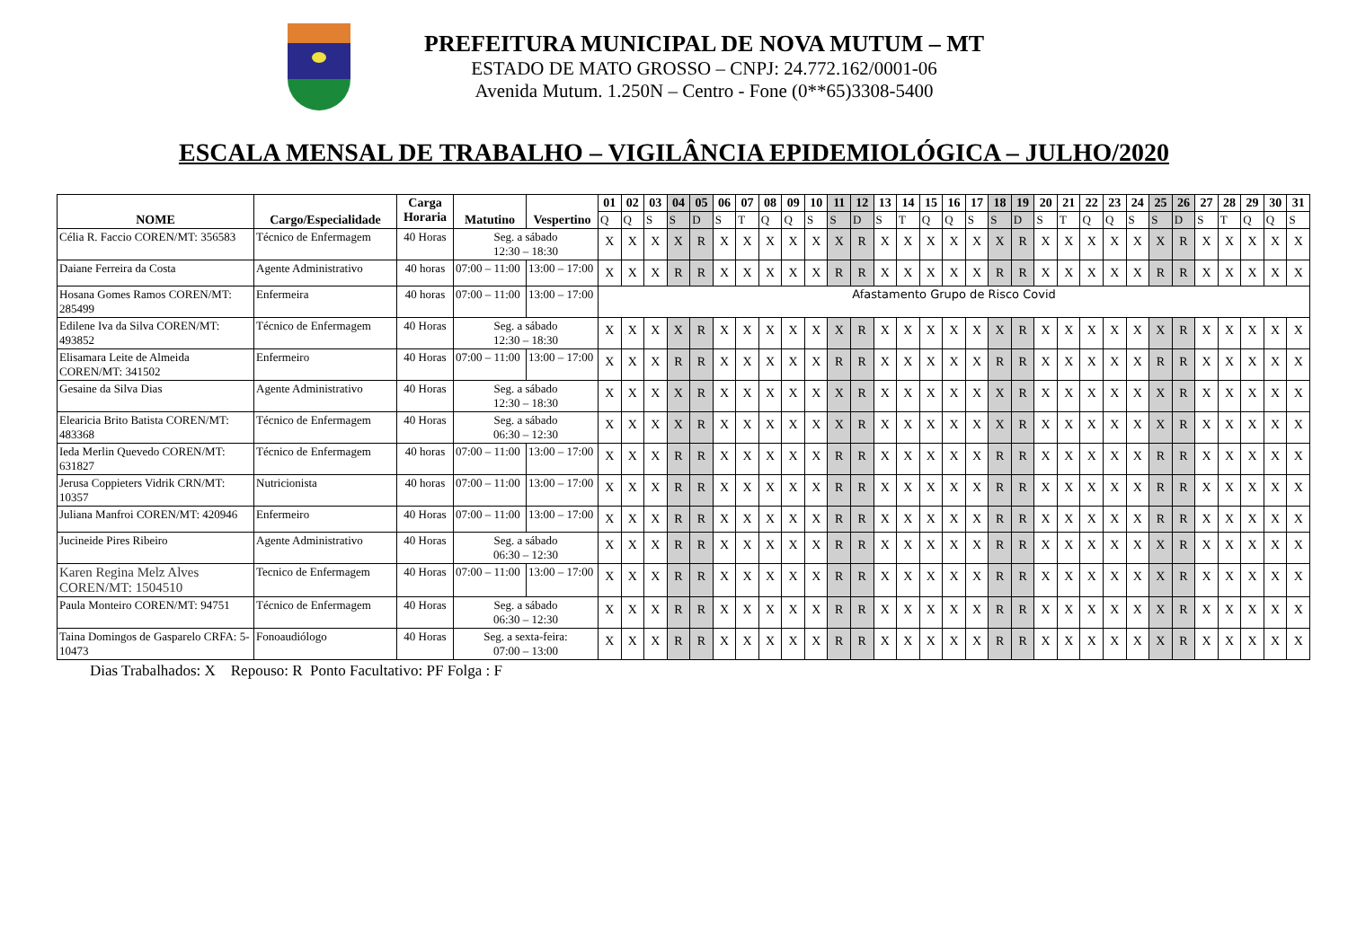PREFEITURA MUNICIPAL DE NOVA MUTUM – MT
ESTADO DE MATO GROSSO – CNPJ: 24.772.162/0001-06
Avenida Mutum. 1.250N – Centro - Fone (0**65)3308-5400
ESCALA MENSAL DE TRABALHO – VIGILÂNCIA EPIDEMIOLÓGICA – JULHO/2020
| NOME | Cargo/Especialidade | Carga Horaria | Matutino | Vespertino | 01 | 02 | 03 | 04 | 05 | 06 | 07 | 08 | 09 | 10 | 11 | 12 | 13 | 14 | 15 | 16 | 17 | 18 | 19 | 20 | 21 | 22 | 23 | 24 | 25 | 26 | 27 | 28 | 29 | 30 | 31 |
| --- | --- | --- | --- | --- | --- | --- | --- | --- | --- | --- | --- | --- | --- | --- | --- | --- | --- | --- | --- | --- | --- | --- | --- | --- | --- | --- | --- | --- | --- | --- | --- | --- | --- | --- | --- |
| | | | | | Q | Q | S | S | D | S | T | Q | Q | S | S | D | S | T | Q | Q | S | S | D | S | T | Q | Q | S | S | D | S | T | Q | Q | S |
| Célia R. Faccio COREN/MT: 356583 | Técnico de Enfermagem | 40 Horas | Seg. a sábado 12:30 – 18:30 | | X | X | X | X | R | X | X | X | X | X | X | R | X | X | X | X | X | X | R | X | X | X | X | X | X | R | X | X | X | X | X |
| Daiane Ferreira da Costa | Agente Administrativo | 40 horas | 07:00 – 11:00 | 13:00 – 17:00 | X | X | X | R | R | X | X | X | X | X | R | R | X | X | X | X | X | R | R | X | X | X | X | X | R | R | X | X | X | X | X |
| Hosana Gomes Ramos COREN/MT: 285499 | Enfermeira | 40 horas | 07:00 – 11:00 | 13:00 – 17:00 | Afastamento Grupo de Risco Covid | | | | | | | | | | | | | | | | | | | | | | | | | | | | | | |
| Edilene Iva da Silva COREN/MT: 493852 | Técnico de Enfermagem | 40 Horas | Seg. a sábado 12:30 – 18:30 | | X | X | X | X | R | X | X | X | X | X | X | R | X | X | X | X | X | X | R | X | X | X | X | X | X | R | X | X | X | X | X |
| Elisamara Leite de Almeida COREN/MT: 341502 | Enfermeiro | 40 Horas | 07:00 – 11:00 | 13:00 – 17:00 | X | X | X | R | R | X | X | X | X | X | R | R | X | X | X | X | X | R | R | X | X | X | X | X | R | R | X | X | X | X | X |
| Gesaine da Silva Dias | Agente Administrativo | 40 Horas | Seg. a sábado 12:30 – 18:30 | | X | X | X | X | R | X | X | X | X | X | X | R | X | X | X | X | X | X | R | X | X | X | X | X | X | R | X | X | X | X | X |
| Elearicia Brito Batista COREN/MT: 483368 | Técnico de Enfermagem | 40 Horas | Seg. a sábado 06:30 – 12:30 | | X | X | X | X | R | X | X | X | X | X | X | R | X | X | X | X | X | X | R | X | X | X | X | X | X | R | X | X | X | X | X |
| Ieda Merlin Quevedo COREN/MT: 631827 | Técnico de Enfermagem | 40 horas | 07:00 – 11:00 | 13:00 – 17:00 | X | X | X | R | R | X | X | X | X | X | R | R | X | X | X | X | X | R | R | X | X | X | X | X | R | R | X | X | X | X | X |
| Jerusa Coppieters Vidrik CRN/MT: 10357 | Nutricionista | 40 horas | 07:00 – 11:00 | 13:00 – 17:00 | X | X | X | R | R | X | X | X | X | X | R | R | X | X | X | X | X | R | R | X | X | X | X | X | R | R | X | X | X | X | X |
| Juliana Manfroi COREN/MT: 420946 | Enfermeiro | 40 Horas | 07:00 – 11:00 | 13:00 – 17:00 | X | X | X | R | R | X | X | X | X | X | R | R | X | X | X | X | X | R | R | X | X | X | X | X | R | R | X | X | X | X | X |
| Jucineide Pires Ribeiro | Agente Administrativo | 40 Horas | Seg. a sábado 06:30 – 12:30 | | X | X | X | R | R | X | X | X | X | X | R | R | X | X | X | X | X | R | R | X | X | X | X | X | X | R | X | X | X | X | X |
| Karen Regina Melz Alves COREN/MT: 1504510 | Tecnico de Enfermagem | 40 Horas | 07:00 – 11:00 | 13:00 – 17:00 | X | X | X | R | R | X | X | X | X | X | R | R | X | X | X | X | X | R | R | X | X | X | X | X | X | R | X | X | X | X | X |
| Paula Monteiro COREN/MT: 94751 | Técnico de Enfermagem | 40 Horas | Seg. a sábado 06:30 – 12:30 | | X | X | X | R | R | X | X | X | X | X | R | R | X | X | X | X | X | R | R | X | X | X | X | X | X | R | X | X | X | X | X |
| Taina Domingos de Gasparelo CRFA: 5-10473 | Fonoaudiólogo | 40 Horas | Seg. a sexta-feira: 07:00 – 13:00 | | X | X | X | R | R | X | X | X | X | X | R | R | X | X | X | X | X | R | R | X | X | X | X | X | X | R | X | X | X | X | X |
Dias Trabalhados: X Repouso: R Ponto Facultativo: PF Folga : F